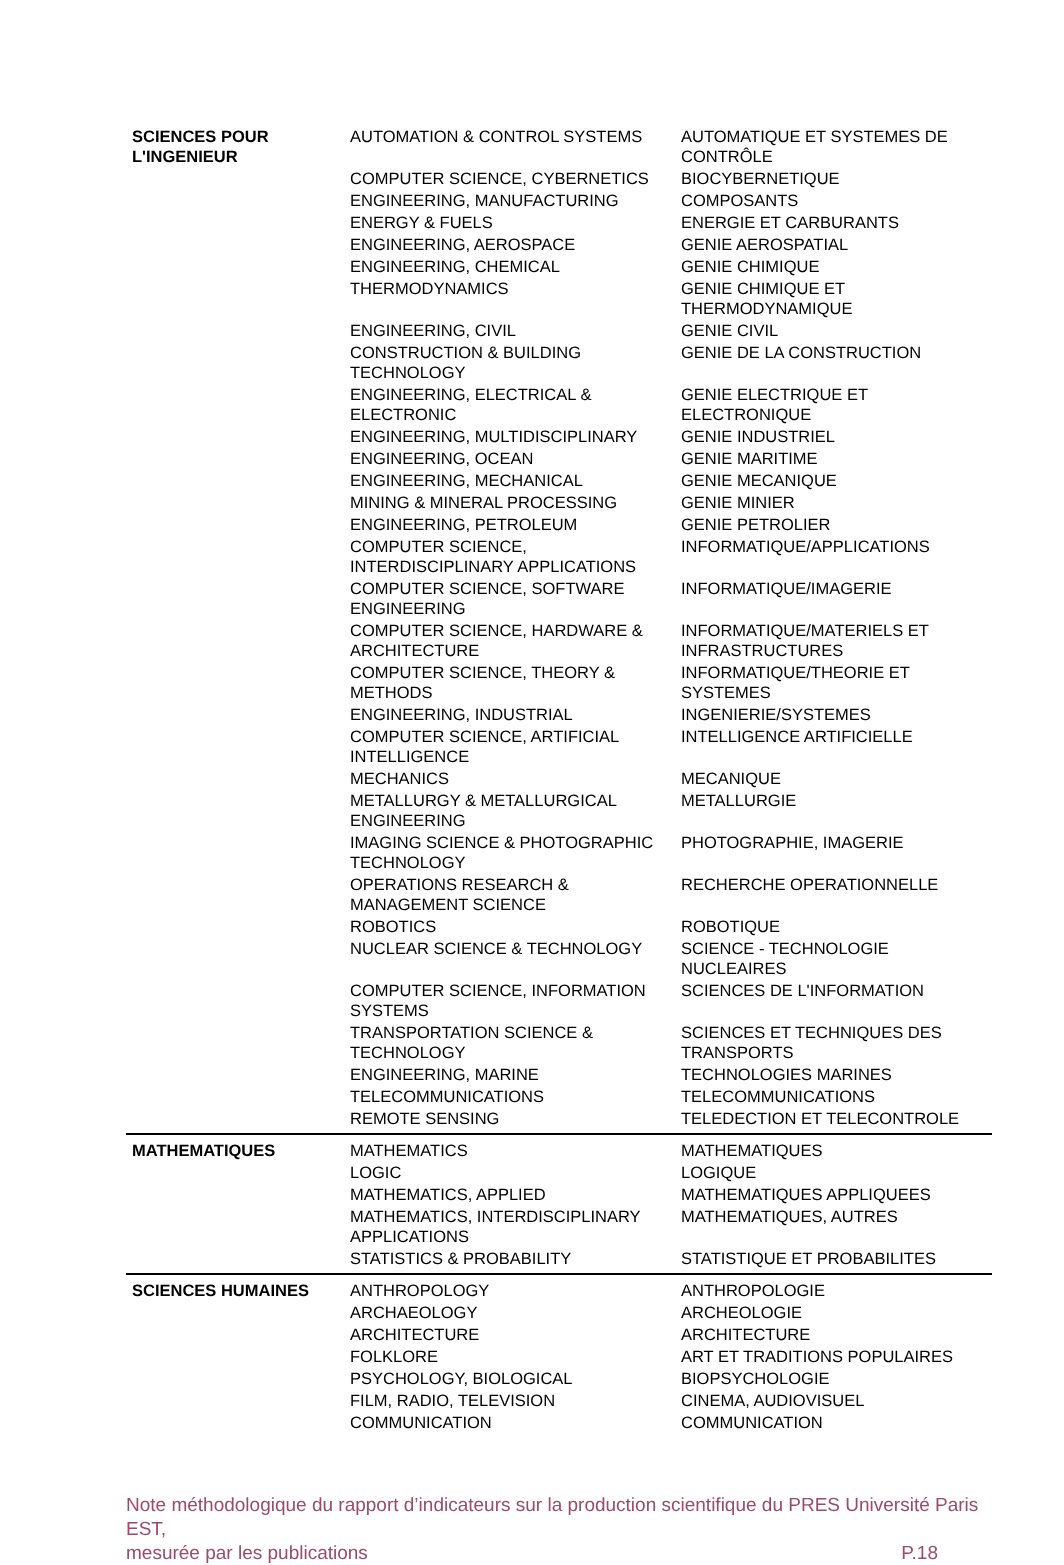| SCIENCES POUR L'INGENIEUR | AUTOMATION & CONTROL SYSTEMS | AUTOMATIQUE ET SYSTEMES DE CONTRÔLE |
| | COMPUTER SCIENCE, CYBERNETICS | BIOCYBERNETIQUE |
| | ENGINEERING, MANUFACTURING | COMPOSANTS |
| | ENERGY & FUELS | ENERGIE ET CARBURANTS |
| | ENGINEERING, AEROSPACE | GENIE AEROSPATIAL |
| | ENGINEERING, CHEMICAL | GENIE CHIMIQUE |
| | THERMODYNAMICS | GENIE CHIMIQUE ET THERMODYNAMIQUE |
| | ENGINEERING, CIVIL | GENIE CIVIL |
| | CONSTRUCTION & BUILDING TECHNOLOGY | GENIE DE LA CONSTRUCTION |
| | ENGINEERING, ELECTRICAL & ELECTRONIC | GENIE ELECTRIQUE ET ELECTRONIQUE |
| | ENGINEERING, MULTIDISCIPLINARY | GENIE INDUSTRIEL |
| | ENGINEERING, OCEAN | GENIE MARITIME |
| | ENGINEERING, MECHANICAL | GENIE MECANIQUE |
| | MINING & MINERAL PROCESSING | GENIE MINIER |
| | ENGINEERING, PETROLEUM | GENIE PETROLIER |
| | COMPUTER SCIENCE, INTERDISCIPLINARY APPLICATIONS | INFORMATIQUE/APPLICATIONS |
| | COMPUTER SCIENCE, SOFTWARE ENGINEERING | INFORMATIQUE/IMAGERIE |
| | COMPUTER SCIENCE, HARDWARE & ARCHITECTURE | INFORMATIQUE/MATERIELS ET INFRASTRUCTURES |
| | COMPUTER SCIENCE, THEORY & METHODS | INFORMATIQUE/THEORIE ET SYSTEMES |
| | ENGINEERING, INDUSTRIAL | INGENIERIE/SYSTEMES |
| | COMPUTER SCIENCE, ARTIFICIAL INTELLIGENCE | INTELLIGENCE ARTIFICIELLE |
| | MECHANICS | MECANIQUE |
| | METALLURGY & METALLURGICAL ENGINEERING | METALLURGIE |
| | IMAGING SCIENCE & PHOTOGRAPHIC TECHNOLOGY | PHOTOGRAPHIE, IMAGERIE |
| | OPERATIONS RESEARCH & MANAGEMENT SCIENCE | RECHERCHE OPERATIONNELLE |
| | ROBOTICS | ROBOTIQUE |
| | NUCLEAR SCIENCE & TECHNOLOGY | SCIENCE - TECHNOLOGIE NUCLEAIRES |
| | COMPUTER SCIENCE, INFORMATION SYSTEMS | SCIENCES DE L'INFORMATION |
| | TRANSPORTATION SCIENCE & TECHNOLOGY | SCIENCES ET TECHNIQUES DES TRANSPORTS |
| | ENGINEERING, MARINE | TECHNOLOGIES MARINES |
| | TELECOMMUNICATIONS | TELECOMMUNICATIONS |
| | REMOTE SENSING | TELEDECTION ET TELECONTROLE |
| MATHEMATIQUES | MATHEMATICS | MATHEMATIQUES |
| | LOGIC | LOGIQUE |
| | MATHEMATICS, APPLIED | MATHEMATIQUES APPLIQUEES |
| | MATHEMATICS, INTERDISCIPLINARY APPLICATIONS | MATHEMATIQUES, AUTRES |
| | STATISTICS & PROBABILITY | STATISTIQUE ET PROBABILITES |
| SCIENCES HUMAINES | ANTHROPOLOGY | ANTHROPOLOGIE |
| | ARCHAEOLOGY | ARCHEOLOGIE |
| | ARCHITECTURE | ARCHITECTURE |
| | FOLKLORE | ART ET TRADITIONS POPULAIRES |
| | PSYCHOLOGY, BIOLOGICAL | BIOPSYCHOLOGIE |
| | FILM, RADIO, TELEVISION | CINEMA, AUDIOVISUEL |
| | COMMUNICATION | COMMUNICATION |
Note méthodologique du rapport d’indicateurs sur la production scientifique du PRES Université Paris EST,
mesurée par les publications P.18